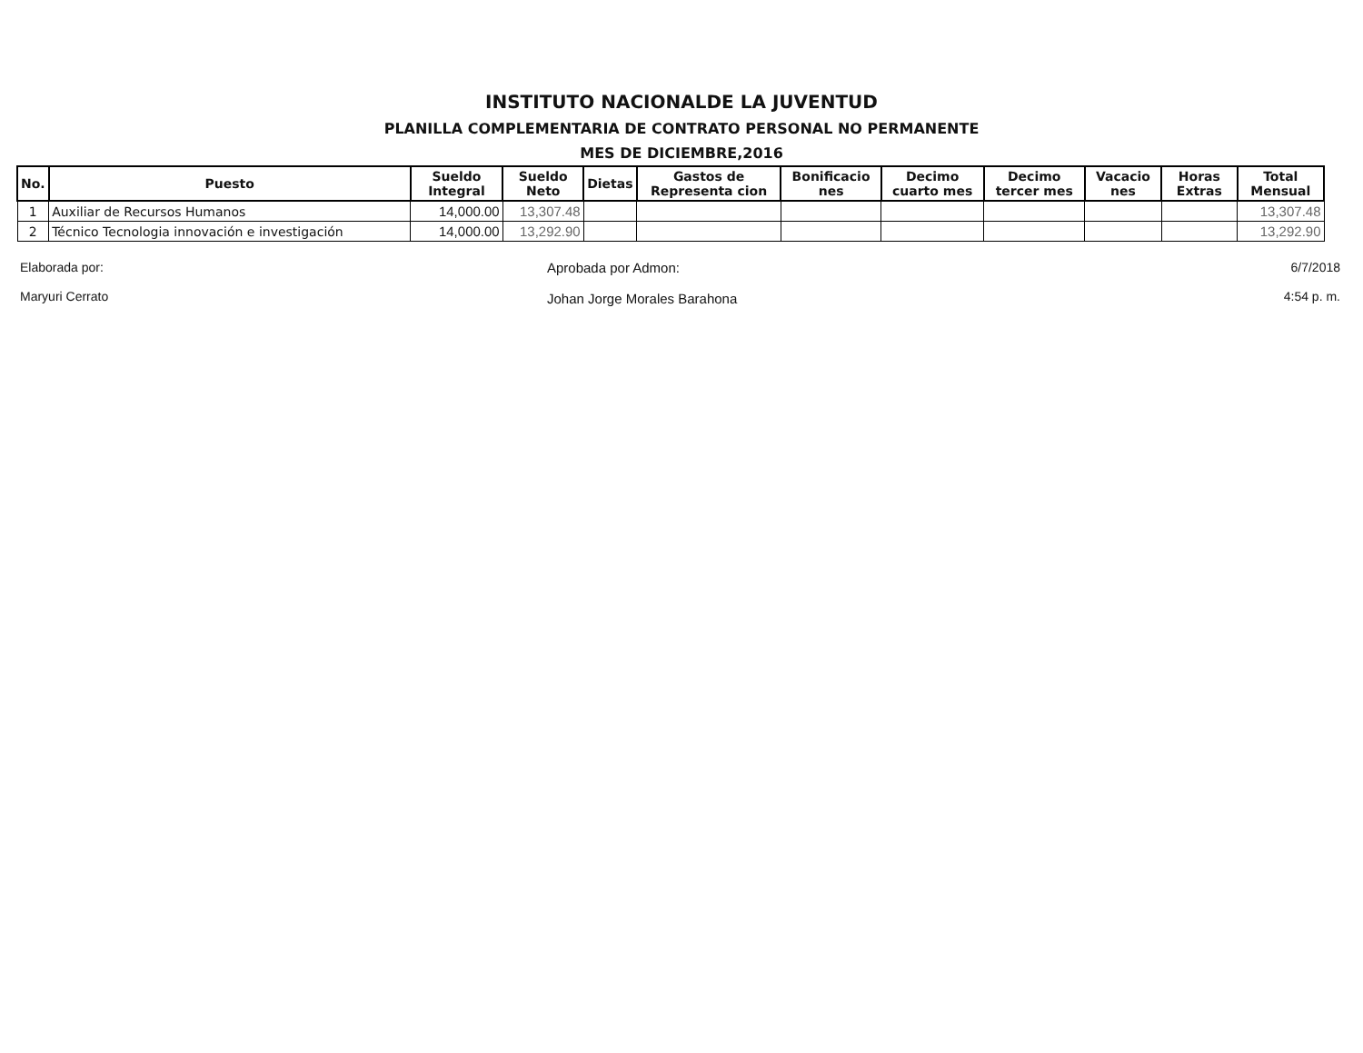INSTITUTO NACIONALDE LA JUVENTUD
PLANILLA COMPLEMENTARIA DE CONTRATO PERSONAL NO PERMANENTE
MES DE DICIEMBRE,2016
| No. | Puesto | Sueldo Integral | Sueldo Neto | Dietas | Gastos de Representa cion | Bonificacio nes | Decimo cuarto mes | Decimo tercer mes | Vacacio nes | Horas Extras | Total Mensual |
| --- | --- | --- | --- | --- | --- | --- | --- | --- | --- | --- | --- |
| 1 | Auxiliar de Recursos Humanos | 14,000.00 | 13,307.48 | | | | | | | | 13,307.48 |
| 2 | Técnico Tecnologia innovación e investigación | 14,000.00 | 13,292.90 | | | | | | | | 13,292.90 |
Elaborada por:
Maryuri Cerrato
Aprobada por Admon:
Johan Jorge Morales Barahona
6/7/2018
4:54 p. m.